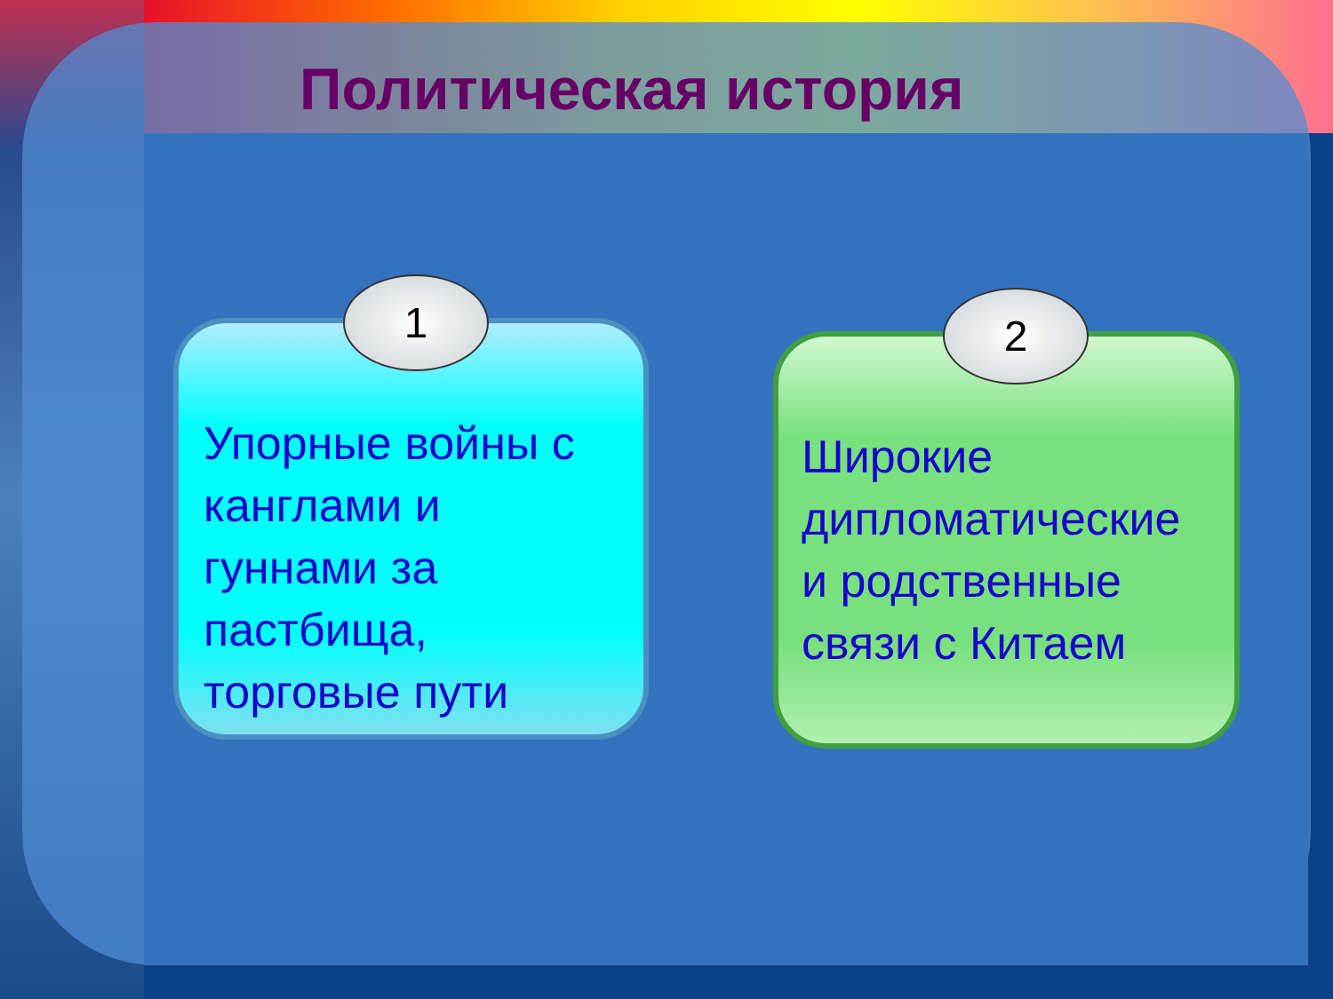Политическая история
1
Упорные войны с канглами и гуннами за пастбища, торговые пути
2
Широкие дипломатические и родственные связи с Китаем